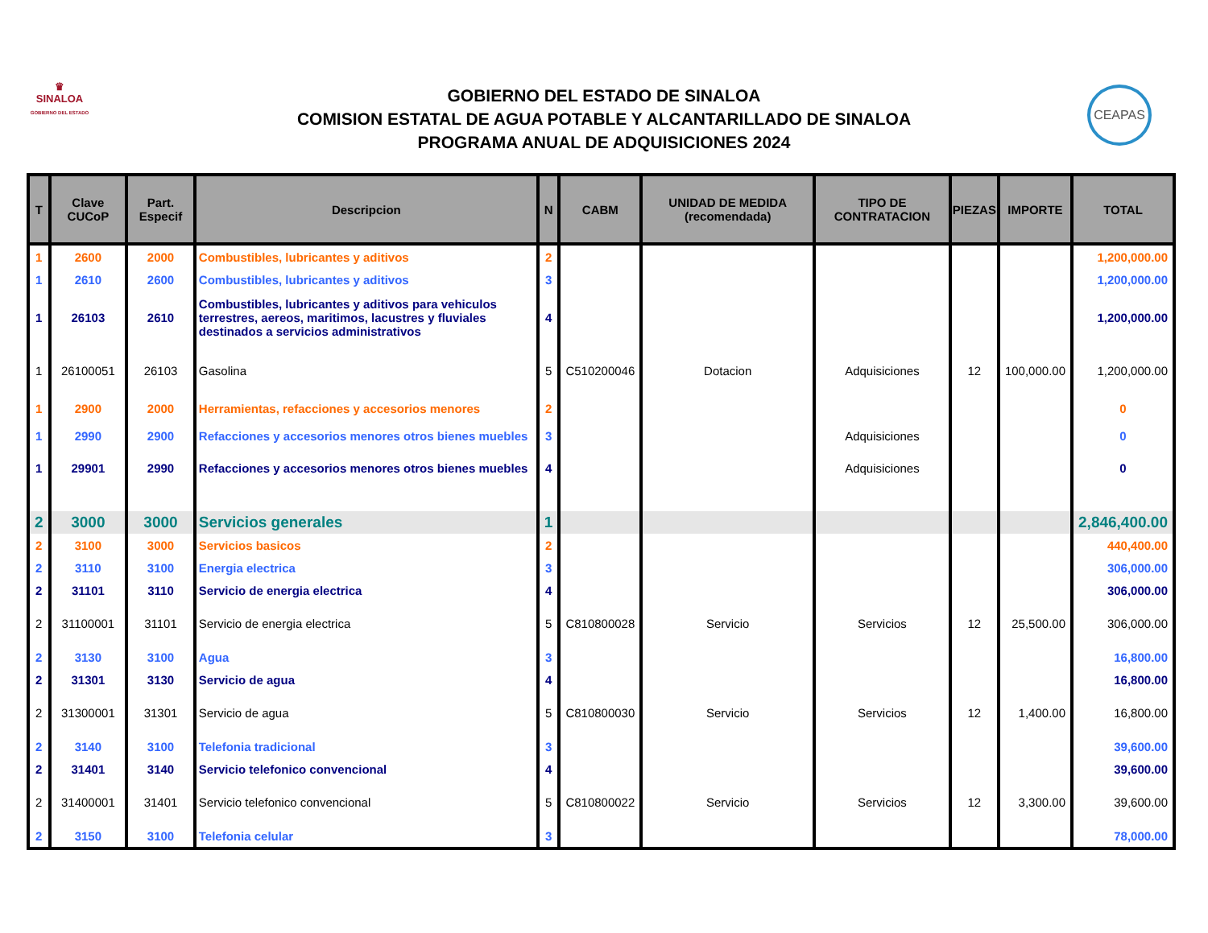♛
SINALOA
GOBIERNO DEL ESTADO
GOBIERNO DEL ESTADO DE SINALOA
COMISION ESTATAL DE AGUA POTABLE Y ALCANTARILLADO DE SINALOA
PROGRAMA ANUAL DE ADQUISICIONES 2024
CEAPAS
| T | Clave CUCoP | Part. Especif | Descripcion | N | CABM | UNIDAD DE MEDIDA (recomendada) | TIPO DE CONTRATACION | PIEZAS | IMPORTE | TOTAL |
| --- | --- | --- | --- | --- | --- | --- | --- | --- | --- | --- |
| 1 | 2600 | 2000 | Combustibles, lubricantes y aditivos | 2 | | | | | | 1,200,000.00 |
| 1 | 2610 | 2600 | Combustibles, lubricantes y aditivos | 3 | | | | | | 1,200,000.00 |
| 1 | 26103 | 2610 | Combustibles, lubricantes y aditivos para vehiculos terrestres, aereos, maritimos, lacustres y fluviales destinados a servicios administrativos | 4 | | | | | | 1,200,000.00 |
| 1 | 26100051 | 26103 | Gasolina | 5 | C510200046 | Dotacion | Adquisiciones | 12 | 100,000.00 | 1,200,000.00 |
| 1 | 2900 | 2000 | Herramientas, refacciones y accesorios menores | 2 | | | | | | 0 |
| 1 | 2990 | 2900 | Refacciones y accesorios menores otros bienes muebles | 3 | | | Adquisiciones | | | 0 |
| 1 | 29901 | 2990 | Refacciones y accesorios menores otros bienes muebles | 4 | | | Adquisiciones | | | 0 |
| 2 | 3000 | 3000 | Servicios generales | 1 | | | | | | 2,846,400.00 |
| 2 | 3100 | 3000 | Servicios basicos | 2 | | | | | | 440,400.00 |
| 2 | 3110 | 3100 | Energia electrica | 3 | | | | | | 306,000.00 |
| 2 | 31101 | 3110 | Servicio de energia electrica | 4 | | | | | | 306,000.00 |
| 2 | 31100001 | 31101 | Servicio de energia electrica | 5 | C810800028 | Servicio | Servicios | 12 | 25,500.00 | 306,000.00 |
| 2 | 3130 | 3100 | Agua | 3 | | | | | | 16,800.00 |
| 2 | 31301 | 3130 | Servicio de agua | 4 | | | | | | 16,800.00 |
| 2 | 31300001 | 31301 | Servicio de agua | 5 | C810800030 | Servicio | Servicios | 12 | 1,400.00 | 16,800.00 |
| 2 | 3140 | 3100 | Telefonia tradicional | 3 | | | | | | 39,600.00 |
| 2 | 31401 | 3140 | Servicio telefonico convencional | 4 | | | | | | 39,600.00 |
| 2 | 31400001 | 31401 | Servicio telefonico convencional | 5 | C810800022 | Servicio | Servicios | 12 | 3,300.00 | 39,600.00 |
| 2 | 3150 | 3100 | Telefonia celular | 3 | | | | | | 78,000.00 |